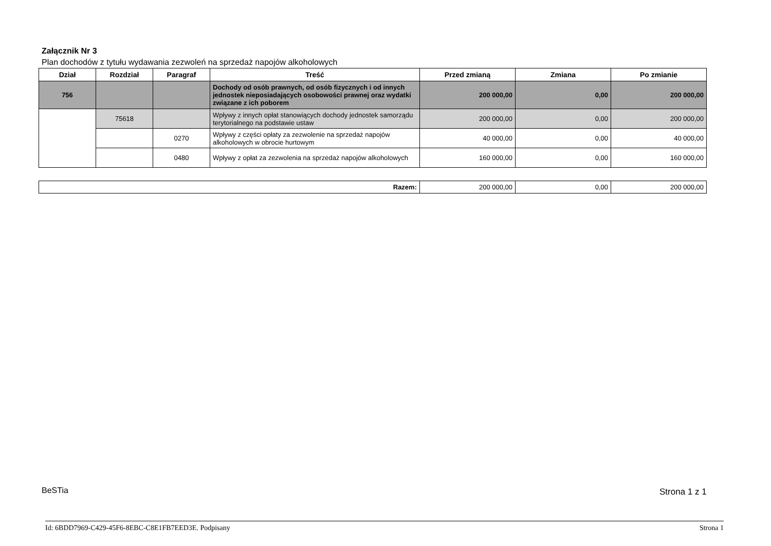Załącznik Nr 3
Plan dochodów z tytułu wydawania zezwoleń na sprzedaż napojów alkoholowych
| Dział | Rozdział | Paragraf | Treść | Przed zmianą | Zmiana | Po zmianie |
| --- | --- | --- | --- | --- | --- | --- |
| 756 | | | Dochody od osób prawnych, od osób fizycznych i od innych jednostek nieposiadających osobowości prawnej oraz wydatki związane z ich poborem | 200 000,00 | 0,00 | 200 000,00 |
| | 75618 | | Wpływy z innych opłat stanowiących dochody jednostek samorządu terytorialnego na podstawie ustaw | 200 000,00 | 0,00 | 200 000,00 |
| | | 0270 | Wpływy z części opłaty za zezwolenie na sprzedaż napojów alkoholowych w obrocie hurtowym | 40 000,00 | 0,00 | 40 000,00 |
| | | 0480 | Wpływy z opłat za zezwolenia na sprzedaż napojów alkoholowych | 160 000,00 | 0,00 | 160 000,00 |
| Razem: | 200 000,00 | 0,00 | 200 000,00 |
BeSTia Strona 1 z 1
Id: 6BDD7969-C429-45F6-8EBC-C8E1FB7EED3E. Podpisany Strona 1